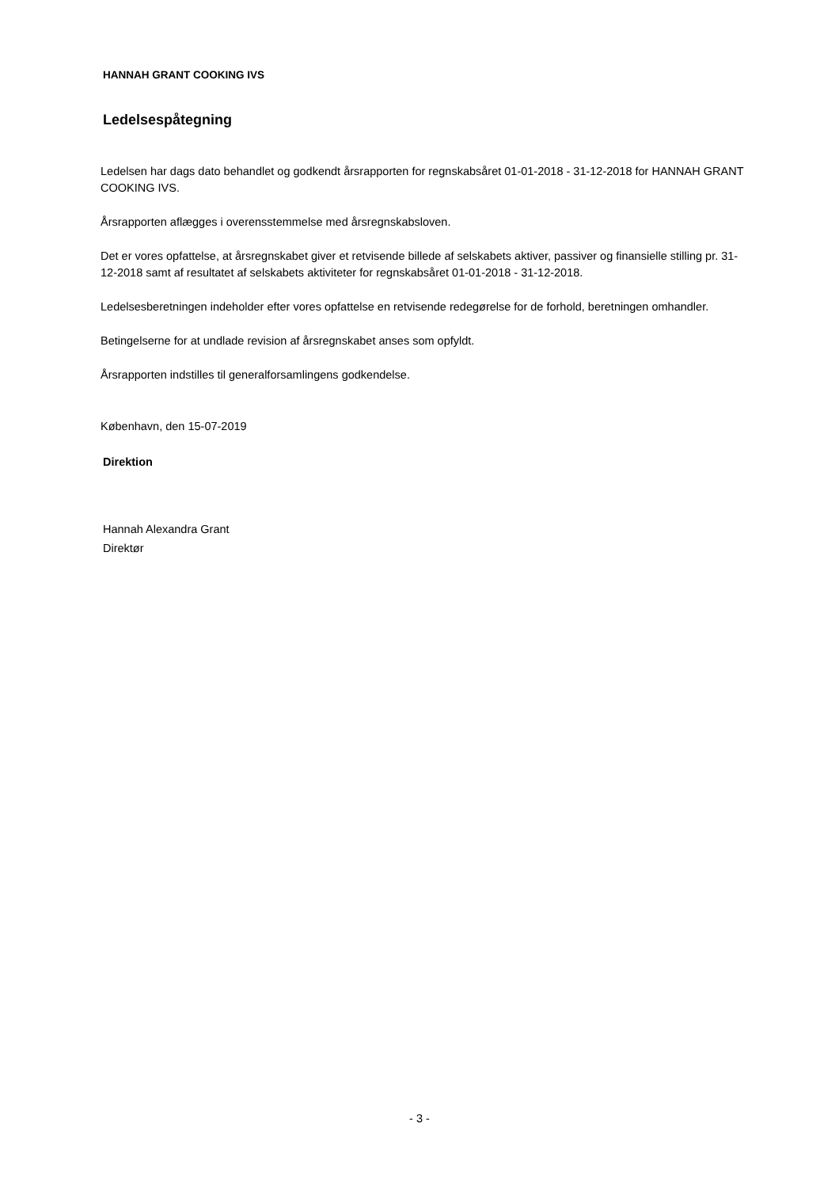HANNAH GRANT COOKING IVS
Ledelsespåtegning
Ledelsen har dags dato behandlet og godkendt årsrapporten for regnskabsåret 01-01-2018 - 31-12-2018 for HANNAH GRANT COOKING IVS.
Årsrapporten aflægges i overensstemmelse med årsregnskabsloven.
Det er vores opfattelse, at årsregnskabet giver et retvisende billede af selskabets aktiver, passiver og finansielle stilling pr. 31-12-2018 samt af resultatet af selskabets aktiviteter for regnskabsåret 01-01-2018 - 31-12-2018.
Ledelsesberetningen indeholder efter vores opfattelse en retvisende redegørelse for de forhold, beretningen omhandler.
Betingelserne for at undlade revision af årsregnskabet anses som opfyldt.
Årsrapporten indstilles til generalforsamlingens godkendelse.
København, den 15-07-2019
Direktion
Hannah Alexandra Grant
Direktør
- 3 -